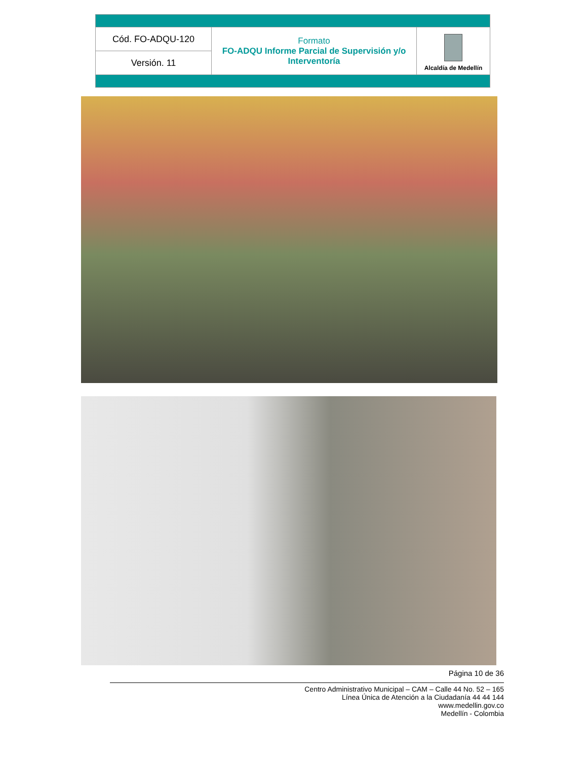| Cód. FO-ADQU-120 | Formato FO-ADQU Informe Parcial de Supervisión y/o Interventoría | Alcaldía de Medellín |
| Versión. 11 | | |
Página 10 de 36
Centro Administrativo Municipal – CAM – Calle 44 No. 52 – 165
Línea Única de Atención a la Ciudadanía 44 44 144
www.medellin.gov.co
Medellín - Colombia